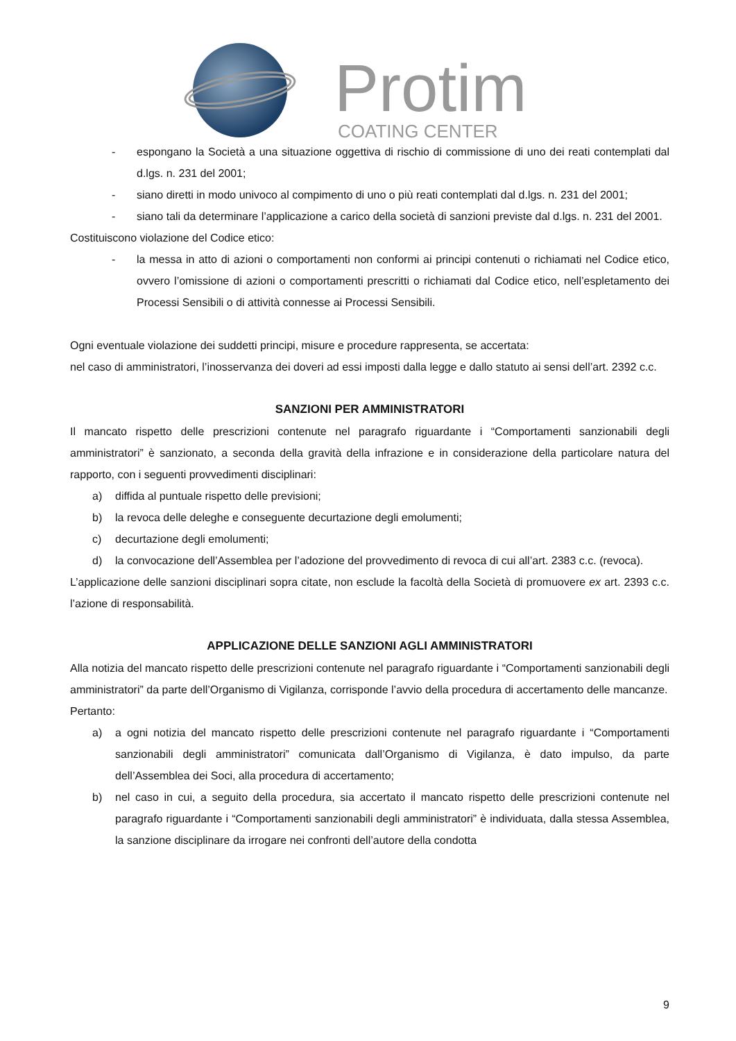Protim
COATING CENTER
- espongano la Società a una situazione oggettiva di rischio di commissione di uno dei reati contemplati dal d.lgs. n. 231 del 2001;
- siano diretti in modo univoco al compimento di uno o più reati contemplati dal d.lgs. n. 231 del 2001;
- siano tali da determinare l’applicazione a carico della società di sanzioni previste dal d.lgs. n. 231 del 2001.
Costituiscono violazione del Codice etico:
- la messa in atto di azioni o comportamenti non conformi ai principi contenuti o richiamati nel Codice etico, ovvero l’omissione di azioni o comportamenti prescritti o richiamati dal Codice etico, nell’espletamento dei Processi Sensibili o di attività connesse ai Processi Sensibili.
Ogni eventuale violazione dei suddetti principi, misure e procedure rappresenta, se accertata:
nel caso di amministratori, l’inosservanza dei doveri ad essi imposti dalla legge e dallo statuto ai sensi dell’art. 2392 c.c.
SANZIONI PER AMMINISTRATORI
Il mancato rispetto delle prescrizioni contenute nel paragrafo riguardante i “Comportamenti sanzionabili degli amministratori” è sanzionato, a seconda della gravità della infrazione e in considerazione della particolare natura del rapporto, con i seguenti provvedimenti disciplinari:
a) diffida al puntuale rispetto delle previsioni;
b) la revoca delle deleghe e conseguente decurtazione degli emolumenti;
c) decurtazione degli emolumenti;
d) la convocazione dell’Assemblea per l’adozione del provvedimento di revoca di cui all’art. 2383 c.c. (revoca).
L’applicazione delle sanzioni disciplinari sopra citate, non esclude la facoltà della Società di promuovere ex art. 2393 c.c. l’azione di responsabilità.
APPLICAZIONE DELLE SANZIONI AGLI AMMINISTRATORI
Alla notizia del mancato rispetto delle prescrizioni contenute nel paragrafo riguardante i “Comportamenti sanzionabili degli amministratori” da parte dell’Organismo di Vigilanza, corrisponde l’avvio della procedura di accertamento delle mancanze.
Pertanto:
a) a ogni notizia del mancato rispetto delle prescrizioni contenute nel paragrafo riguardante i “Comportamenti sanzionabili degli amministratori” comunicata dall’Organismo di Vigilanza, è dato impulso, da parte dell’Assemblea dei Soci, alla procedura di accertamento;
b) nel caso in cui, a seguito della procedura, sia accertato il mancato rispetto delle prescrizioni contenute nel paragrafo riguardante i “Comportamenti sanzionabili degli amministratori” è individuata, dalla stessa Assemblea, la sanzione disciplinare da irrogare nei confronti dell’autore della condotta
9